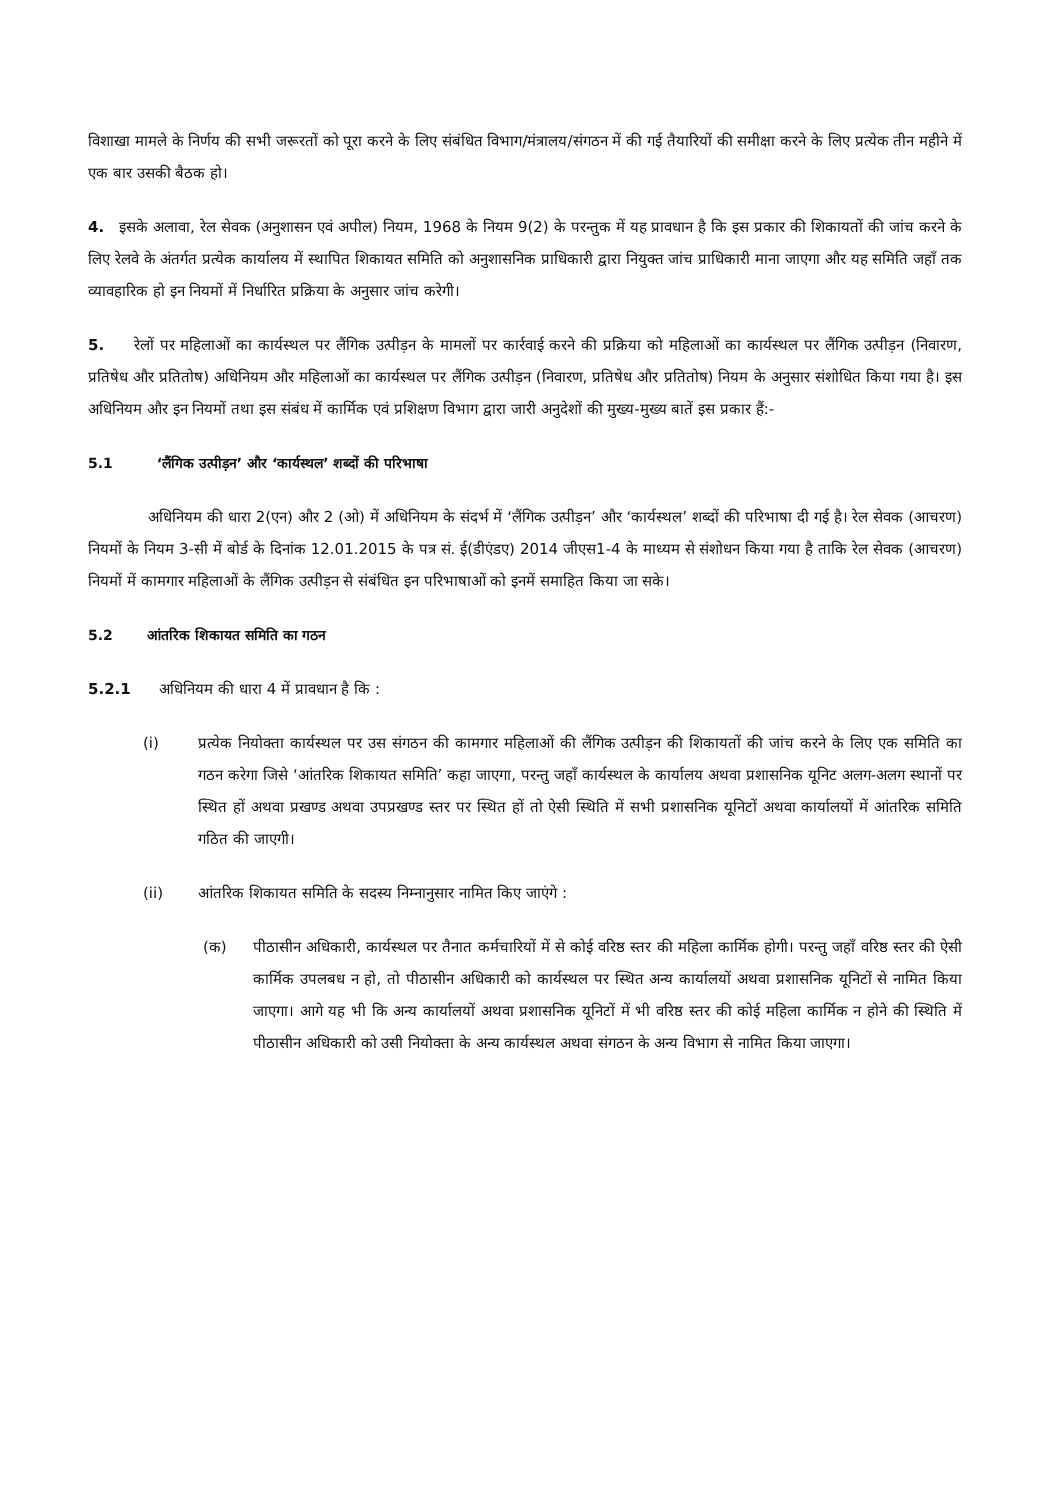विशाखा मामले के निर्णय की सभी जरूरतों को पूरा करने के लिए संबंधित विभाग/मंत्रालय/संगठन में की गई तैयारियों की समीक्षा करने के लिए प्रत्येक तीन महीने में एक बार उसकी बैठक हो।
4. इसके अलावा, रेल सेवक (अनुशासन एवं अपील) नियम, 1968 के नियम 9(2) के परन्तुक में यह प्रावधान है कि इस प्रकार की शिकायतों की जांच करने के लिए रेलवे के अंतर्गत प्रत्येक कार्यालय में स्थापित शिकायत समिति को अनुशासनिक प्राधिकारी द्वारा नियुक्त जांच प्राधिकारी माना जाएगा और यह समिति जहाँ तक व्यावहारिक हो इन नियमों में निर्धारित प्रक्रिया के अनुसार जांच करेगी।
5. रेलों पर महिलाओं का कार्यस्थल पर लैंगिक उत्पीड़न के मामलों पर कार्रवाई करने की प्रक्रिया को महिलाओं का कार्यस्थल पर लैंगिक उत्पीड़न (निवारण, प्रतिषेध और प्रतितोष) अधिनियम और महिलाओं का कार्यस्थल पर लैंगिक उत्पीड़न (निवारण, प्रतिषेध और प्रतितोष) नियम के अनुसार संशोधित किया गया है। इस अधिनियम और इन नियमों तथा इस संबंध में कार्मिक एवं प्रशिक्षण विभाग द्वारा जारी अनुदेशों की मुख्य-मुख्य बातें इस प्रकार हैं:-
5.1 ‘लैंगिक उत्पीड़न’ और ‘कार्यस्थल’ शब्दों की परिभाषा
अधिनियम की धारा 2(एन) और 2 (ओ) में अधिनियम के संदर्भ में ‘लैंगिक उत्पीड़न’ और ‘कार्यस्थल’ शब्दों की परिभाषा दी गई है। रेल सेवक (आचरण) नियमों के नियम 3-सी में बोर्ड के दिनांक 12.01.2015 के पत्र सं. ई(डीएंडए) 2014 जीएस1-4 के माध्यम से संशोधन किया गया है ताकि रेल सेवक (आचरण) नियमों में कामगार महिलाओं के लैंगिक उत्पीड़न से संबंधित इन परिभाषाओं को इनमें समाहित किया जा सके।
5.2 आंतरिक शिकायत समिति का गठन
5.2.1 अधिनियम की धारा 4 में प्रावधान है कि :
(i) प्रत्येक नियोक्ता कार्यस्थल पर उस संगठन की कामगार महिलाओं की लैंगिक उत्पीड़न की शिकायतों की जांच करने के लिए एक समिति का गठन करेगा जिसे ‘आंतरिक शिकायत समिति’ कहा जाएगा, परन्तु जहाँ कार्यस्थल के कार्यालय अथवा प्रशासनिक यूनिट अलग-अलग स्थानों पर स्थित हों अथवा प्रखण्ड अथवा उपप्रखण्ड स्तर पर स्थित हों तो ऐसी स्थिति में सभी प्रशासनिक यूनिटों अथवा कार्यालयों में आंतरिक समिति गठित की जाएगी।
(ii) आंतरिक शिकायत समिति के सदस्य निम्नानुसार नामित किए जाएंगे :
(क) पीठासीन अधिकारी, कार्यस्थल पर तैनात कर्मचारियों में से कोई वरिष्ठ स्तर की महिला कार्मिक होगी। परन्तु जहाँ वरिष्ठ स्तर की ऐसी कार्मिक उपलबध न हो, तो पीठासीन अधिकारी को कार्यस्थल पर स्थित अन्य कार्यालयों अथवा प्रशासनिक यूनिटों से नामित किया जाएगा। आगे यह भी कि अन्य कार्यालयों अथवा प्रशासनिक यूनिटों में भी वरिष्ठ स्तर की कोई महिला कार्मिक न होने की स्थिति में पीठासीन अधिकारी को उसी नियोक्ता के अन्य कार्यस्थल अथवा संगठन के अन्य विभाग से नामित किया जाएगा।